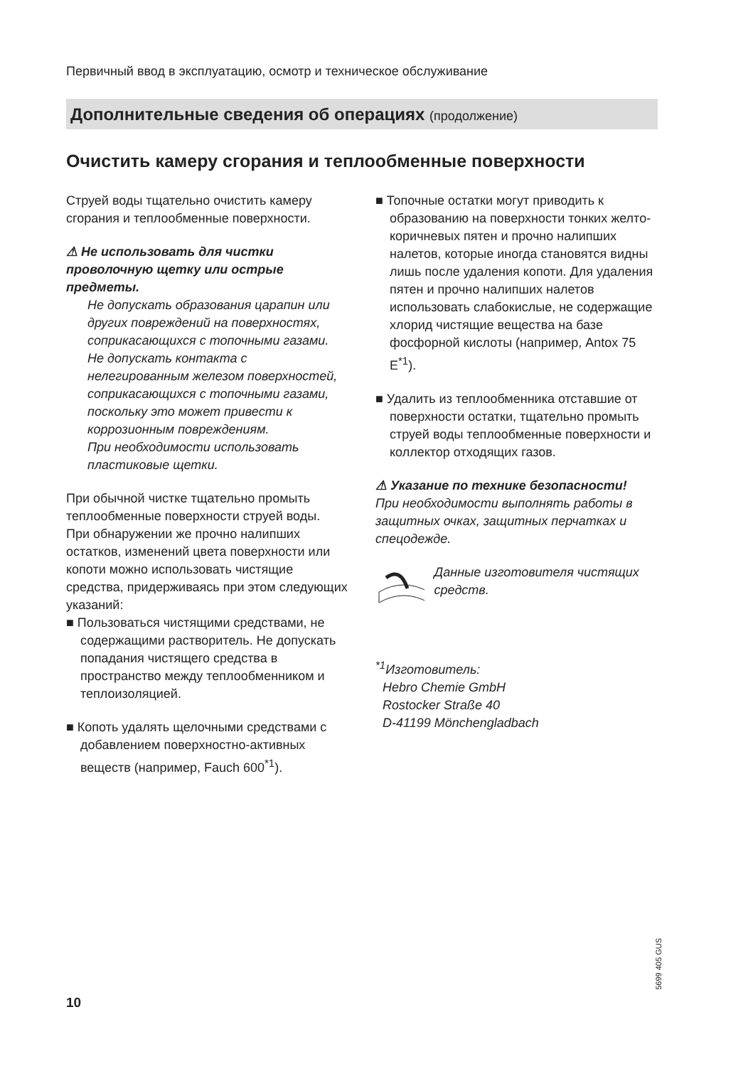Первичный ввод в эксплуатацию, осмотр и техническое обслуживание
Дополнительные сведения об операциях (продолжение)
Очистить камеру сгорания и теплообменные поверхности
Струей воды тщательно очистить камеру сгорания и теплообменные поверхности.
⚠ Не использовать для чистки проволочную щетку или острые предметы.
Не допускать образования царапин или других повреждений на поверхностях, соприкасающихся с топочными газами.
Не допускать контакта с нелегированным железом поверхностей, соприкасающихся с топочными газами, поскольку это может привести к коррозионным повреждениям.
При необходимости использовать пластиковые щетки.
При обычной чистке тщательно промыть теплообменные поверхности струей воды.
При обнаружении же прочно налипших остатков, изменений цвета поверхности или копоти можно использовать чистящие средства, придерживаясь при этом следующих указаний:
■ Пользоваться чистящими средствами, не содержащими растворитель. Не допускать попадания чистящего средства в пространство между теплообменником и теплоизоляцией.
■ Копоть удалять щелочными средствами с добавлением поверхностно-активных веществ (например, Fauch 600<sup>*1</sup>).
■ Топочные остатки могут приводить к образованию на поверхности тонких желто-коричневых пятен и прочно налипших налетов, которые иногда становятся видны лишь после удаления копоти. Для удаления пятен и прочно налипших налетов использовать слабокислые, не содержащие хлорид чистящие вещества на базе фосфорной кислоты (например, Antox 75 E<sup>*1</sup>).
■ Удалить из теплообменника отставшие от поверхности остатки, тщательно промыть струей воды теплообменные поверхности и коллектор отходящих газов.
⚠ Указание по технике безопасности!
При необходимости выполнять работы в защитных очках, защитных перчатках и спецодежде.
Данные изготовителя чистящих средств.
<sup>*1</sup>Изготовитель:
Hebro Chemie GmbH
Rostocker Straße 40
D-41199 Mönchengladbach
5699 405 GUS
10